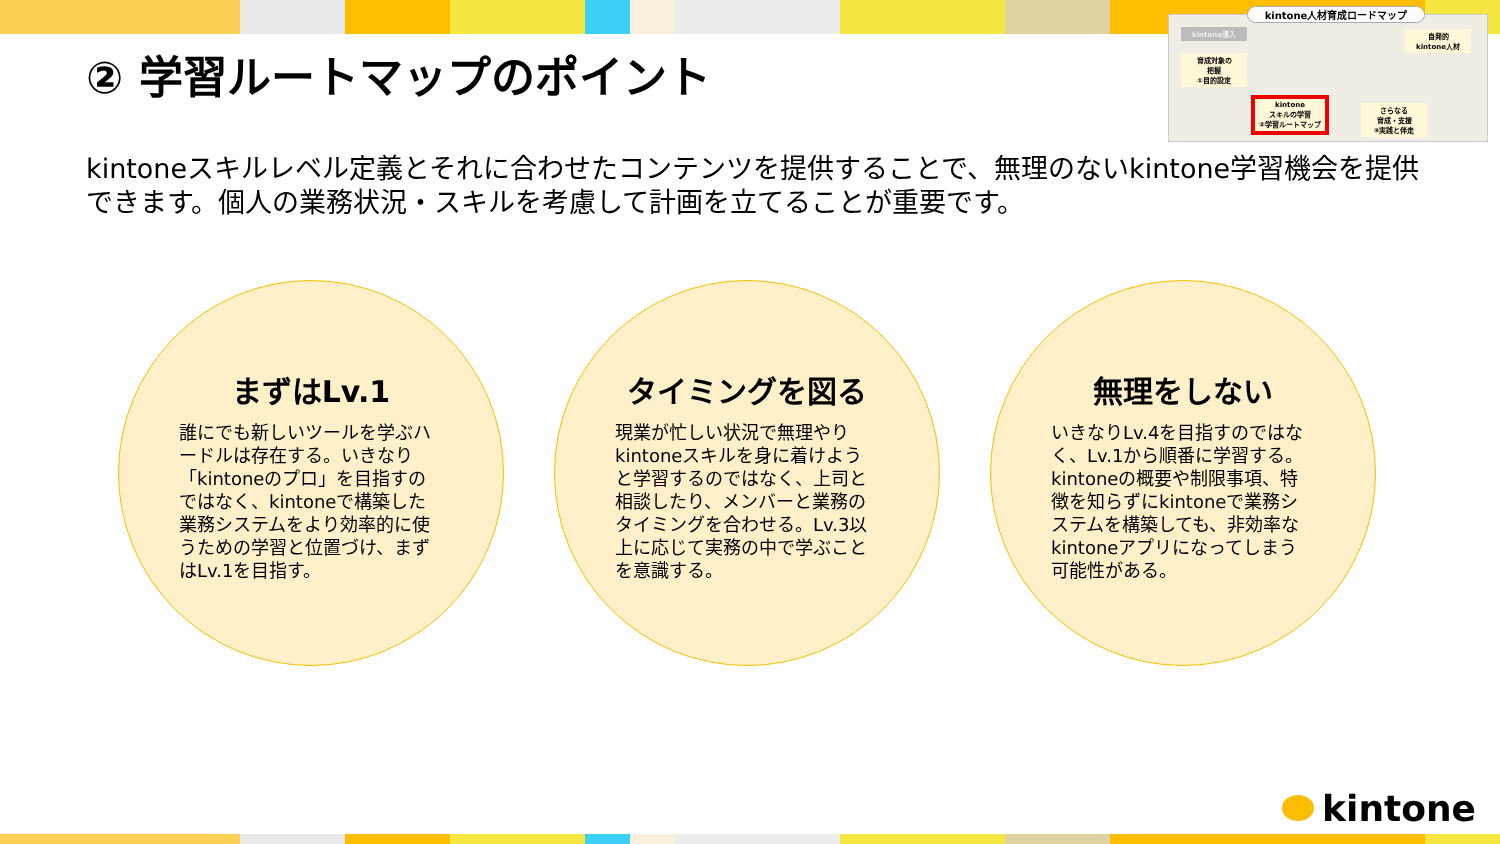kintone人材育成ロードマップ
kintone導入
自発的
kintone人材
育成対象の
把握
①目的設定
kintone
スキルの学習
②学習ルートマップ
さらなる
育成・支援
③実践と伴走
② 学習ルートマップのポイント
kintoneスキルレベル定義とそれに合わせたコンテンツを提供することで、無理のないkintone学習機会を提供できます。個人の業務状況・スキルを考慮して計画を立てることが重要です。
まずはLv.1
誰にでも新しいツールを学ぶハードルは存在する。いきなり「kintoneのプロ」を目指すのではなく、kintoneで構築した業務システムをより効率的に使うための学習と位置づけ、まずはLv.1を目指す。
タイミングを図る
現業が忙しい状況で無理やりkintoneスキルを身に着けようと学習するのではなく、上司と相談したり、メンバーと業務のタイミングを合わせる。Lv.3以上に応じて実務の中で学ぶことを意識する。
無理をしない
いきなりLv.4を目指すのではなく、Lv.1から順番に学習する。kintoneの概要や制限事項、特徴を知らずにkintoneで業務システムを構築しても、非効率なkintoneアプリになってしまう可能性がある。
kintone